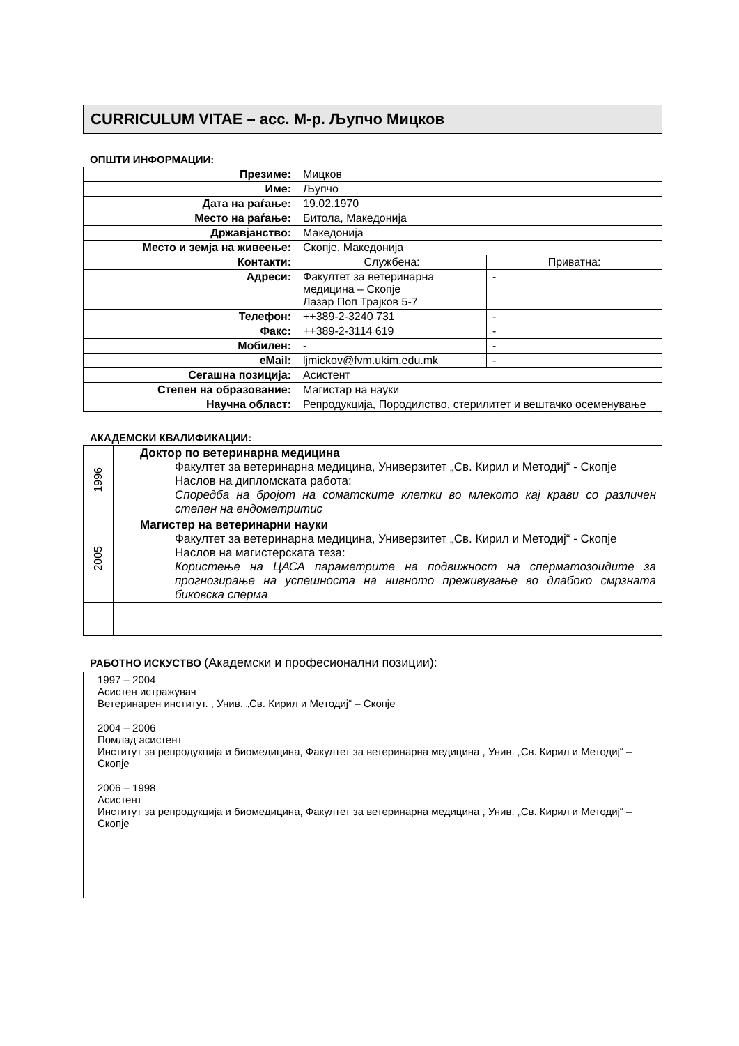CURRICULUM VITAE – асс. М-р. Љупчо Мицков
ОПШТИ ИНФОРМАЦИИ:
| Презиме: | Мицков | |
| Име: | Љупчо | |
| Дата на раѓање: | 19.02.1970 | |
| Место на раѓање: | Битола, Македонија | |
| Државјанство: | Македонија | |
| Место и земја на живеење: | Скопје, Македонија | |
| Контакти: | Службена: | Приватна: |
| Адреси: | Факултет за ветеринарна медицина – Скопје Лазар Поп Трајков 5-7 | - |
| Телефон: | ++389-2-3240 731 | - |
| Факс: | ++389-2-3114 619 | - |
| Мобилен: | - | - |
| eMail: | ljmickov@fvm.ukim.edu.mk | - |
| Сегашна позиција: | Асистент | |
| Степен на образование: | Магистар на науки | |
| Научна област: | Репродукција, Породилство, стерилитет и вештачко осеменување | |
АКАДЕМСКИ КВАЛИФИКАЦИИ:
| 1996 | Доктор по ветеринарна медицина Факултет за ветеринарна медицина, Универзитет „Св. Кирил и Методиј“ - Скопје Наслов на дипломската работа: Споредба на бројот на соматските клетки во млекото кај крави со различен степен на ендометритис |
| 2005 | Магистер на ветеринарни науки Факултет за ветеринарна медицина, Универзитет „Св. Кирил и Методиј“ - Скопје Наслов на магистерската теза: Користење на ЦАСА параметрите на подвижност на сперматозоидите за прогнозирање на успешноста на нивното преживување во длабоко смрзната биковска сперма |
РАБОТНО ИСКУСТВО (Академски и професионални позиции):
1997 – 2004
Асистен истражувач
Ветеринарен институт. , Унив. „Св. Кирил и Методиј“ – Скопје
2004 – 2006
Помлад асистент
Институт за репродукција и биомедицина, Факултет за ветеринарна медицина , Унив. „Св. Кирил и Методиј“ – Скопје
2006 – 1998
Асистент
Институт за репродукција и биомедицина, Факултет за ветеринарна медицина , Унив. „Св. Кирил и Методиј“ – Скопје